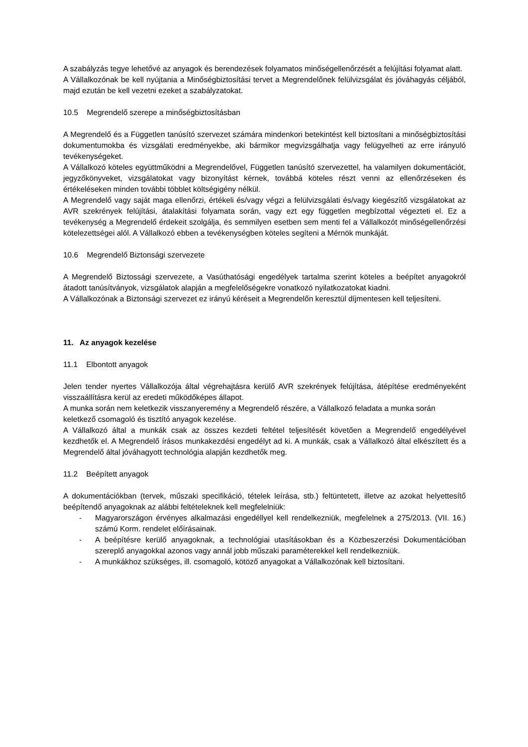A szabályzás tegye lehetővé az anyagok és berendezések folyamatos minőségellenőrzését a felújítási folyamat alatt.
A Vállalkozónak be kell nyújtania a Minőségbiztosítási tervet a Megrendelőnek felülvizsgálat és jóváhagyás céljából, majd ezután be kell vezetni ezeket a szabályzatokat.
10.5 Megrendelő szerepe a minőségbiztosításban
A Megrendelő és a Független tanúsító szervezet számára mindenkori betekintést kell biztosítani a minőségbiztosítási dokumentumokba és vizsgálati eredményekbe, aki bármikor megvizsgálhatja vagy felügyelheti az erre irányuló tevékenységeket.
A Vállalkozó köteles együttműködni a Megrendelővel, Független tanúsító szervezettel, ha valamilyen dokumentációt, jegyzőkönyveket, vizsgálatokat vagy bizonyítást kérnek, továbbá köteles részt venni az ellenőrzéseken és értékeléseken minden további többlet költségigény nélkül.
A Megrendelő vagy saját maga ellenőrzi, értékeli és/vagy végzi a felülvizsgálati és/vagy kiegészítő vizsgálatokat az AVR szekrények felújítási, átalakítási folyamata során, vagy ezt egy független megbízottal végezteti el. Ez a tevékenység a Megrendelő érdekeit szolgálja, és semmilyen esetben sem menti fel a Vállalkozót minőségellenőrzési kötelezettségei alól. A Vállalkozó ebben a tevékenységben köteles segíteni a Mérnök munkáját.
10.6 Megrendelő Biztonsági szervezete
A Megrendelő Biztossági szervezete, a Vasúthatósági engedélyek tartalma szerint köteles a beépítet anyagokról átadott tanúsítványok, vizsgálatok alapján a megfelelőségekre vonatkozó nyilatkozatokat kiadni.
A Vállalkozónak a Biztonsági szervezet ez irányú kéréseit a Megrendelőn keresztül díjmentesen kell teljesíteni.
11. Az anyagok kezelése
11.1 Elbontott anyagok
Jelen tender nyertes Vállalkozója által végrehajtásra kerülő AVR szekrények felújítása, átépítése eredményeként visszaállításra kerül az eredeti működőképes állapot.
A munka során nem keletkezik visszanyeremény a Megrendelő részére, a Vállalkozó feladata a munka során keletkező csomagoló és tisztító anyagok kezelése.
A Vállalkozó által a munkák csak az összes kezdeti feltétel teljesítését követően a Megrendelő engedélyével kezdhetők el. A Megrendelő írásos munkakezdési engedélyt ad ki. A munkák, csak a Vállalkozó által elkészített és a Megrendelő által jóváhagyott technológia alapján kezdhetők meg.
11.2 Beépített anyagok
A dokumentációkban (tervek, műszaki specifikáció, tételek leírása, stb.) feltüntetett, illetve az azokat helyettesítő beépítendő anyagoknak az alábbi feltételeknek kell megfelelniük:
- Magyarországon érvényes alkalmazási engedéllyel kell rendelkezniük, megfelelnek a 275/2013. (VII. 16.) számú Korm. rendelet előírásainak.
- A beépítésre kerülő anyagoknak, a technológiai utasításokban és a Közbeszerzési Dokumentációban szereplő anyagokkal azonos vagy annál jobb műszaki paraméterekkel kell rendelkezniük.
- A munkákhoz szükséges, ill. csomagoló, kötöző anyagokat a Vállalkozónak kell biztosítani.